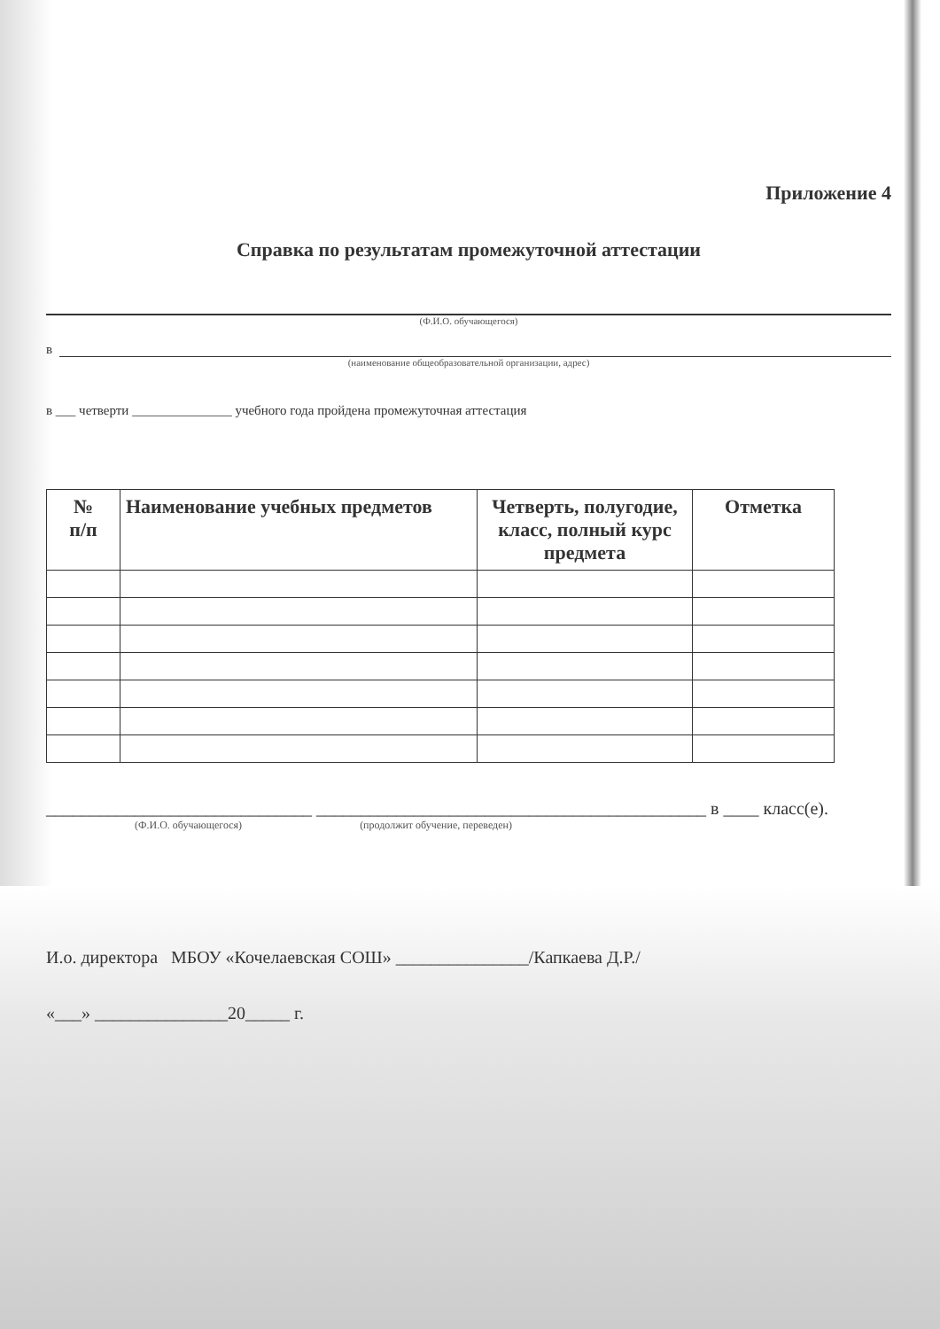Приложение 4
Справка по результатам промежуточной аттестации
(Ф.И.О. обучающегося)
в
(наименование общеобразовательной организации, адрес)
в ___ четверти _______________ учебного года пройдена промежуточная аттестация
| № п/п | Наименование учебных предметов | Четверть, полугодие, класс, полный курс предмета | Отметка |
| --- | --- | --- | --- |
______________________________ ____________________________________________ в ____ класс(е).
(Ф.И.О. обучающегося) (продолжит обучение, переведен)
И.о. директора МБОУ «Кочелаевская СОШ» _______________/Капкаева Д.Р./
«___» _______________20_____ г.